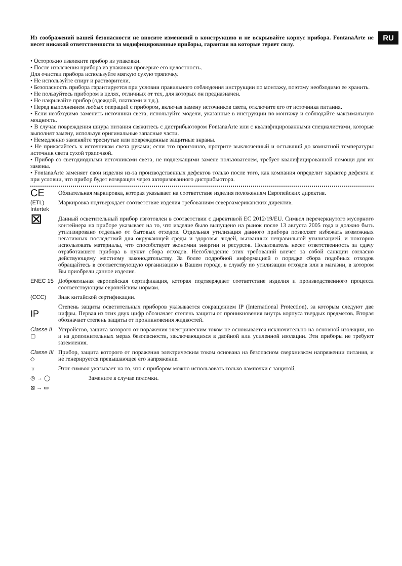RU
Из соображений вашей безопасности не вносите изменений в конструкцию и не вскрывайте корпус прибора. FontanaArte не несет никакой ответственности за модифицированные приборы, гарантия на которые теряет силу.
• Осторожно извлеките прибор из упаковки.
• После извлечения прибора из упаковки проверьте его целостность.
Для очистки прибора используйте мягкую сухую тряпочку.
• Не используйте спирт и растворители.
• Безопасность прибора гарантируется при условии правильного соблюдения инструкции по монтажу, поэтому необходимо ее хранить.
• Не пользуйтесь прибором в целях, отличных от тех, для которых он предназначен.
• Не накрывайте прибор (одеждой, платками и т.д.).
• Перед выполнением любых операций с прибором, включая замену источников света, отключите его от источника питания.
• Если необходимо заменить источники света, используйте модели, указанные в инструкции по монтажу и соблюдайте максимальную мощность.
• В случае повреждения шнура питания свяжитесь с дистрибьютором FontanaArte или с квалифицированными специалистами, которые выполнят замену, используя оригинальные запасные части.
• Немедленно заменяйте треснутые или поврежденные защитные экраны.
• Не прикасайтесь к источникам света руками; если это произошло, протрите выключенный и остывший до комнатной температуры источник света сухой тряпочкой.
• Прибор со светодиодными источниками света, не подлежащими замене пользователем, требует квалифицированной помощи для их замены.
• FontanaArte заменяет свои изделия из-за производственных дефектов только после того, как компания определит характер дефекта и при условии, что прибор будет возвращен через авторизованного дистрибьютора.
CE
Обязательная маркировка, которая указывает на соответствие изделия положениям Европейских директив.
(ETL) Intertek
Маркировка подтверждает соответствие изделия требованиям североамериканских директив.
⊠
Данный осветительный прибор изготовлен в соответствии с директивой ЕС 2012/19/EU. Символ перечеркнутого мусорного контейнера на приборе указывает на то, что изделие было выпущено на рынок после 13 августа 2005 года и должно быть утилизировано отдельно от бытовых отходов. Отдельная утилизация данного прибора позволяет избежать возможных негативных последствий для окружающей среды и здоровья людей, вызванных неправильной утилизацией, и повторно использовать материалы, что способствует экономии энергии и ресурсов. Пользователь несет ответственность за сдачу отработавшего прибора в пункт сбора отходов. Несоблюдение этих требований влечет за собой санкции согласно действующему местному законодательству. За более подробной информацией о порядке сбора подобных отходов обращайтесь в соответствующую организацию в Вашем городе, в службу по утилизации отходов или в магазин, в котором Вы приобрели данное изделие.
ENEC 15 Добровольная европейская сертификация, которая подтверждает соответствие изделия и производственного процесса соответствующим европейским нормам.
(CCC) Знак китайской сертификации.
IP
Степень защиты осветительных приборов указывается сокращением IP (International Protection), за которым следуют две цифры. Первая из этих двух цифр обозначает степень защиты от проникновения внутрь корпуса твердых предметов. Вторая обозначает степень защиты от проникновения жидкостей.
Classe II ▢
Устройство, защита которого от поражения электрическим током не основывается исключительно на основной изоляции, но и на дополнительных мерах безопасности, заключающихся в двойной или усиленной изоляции. Эти приборы не требуют заземления.
Classe III ◇
Прибор, защита которого от поражения электрическим током основана на безопасном сверхнизком напряжении питания, и не генерируется превышающее его напряжение.
☼ Этот символ указывает на то, что с прибором можно использовать только лампочки с защитой.
◎ → ◯ Замените в случае поломки.
⊠ → ▭